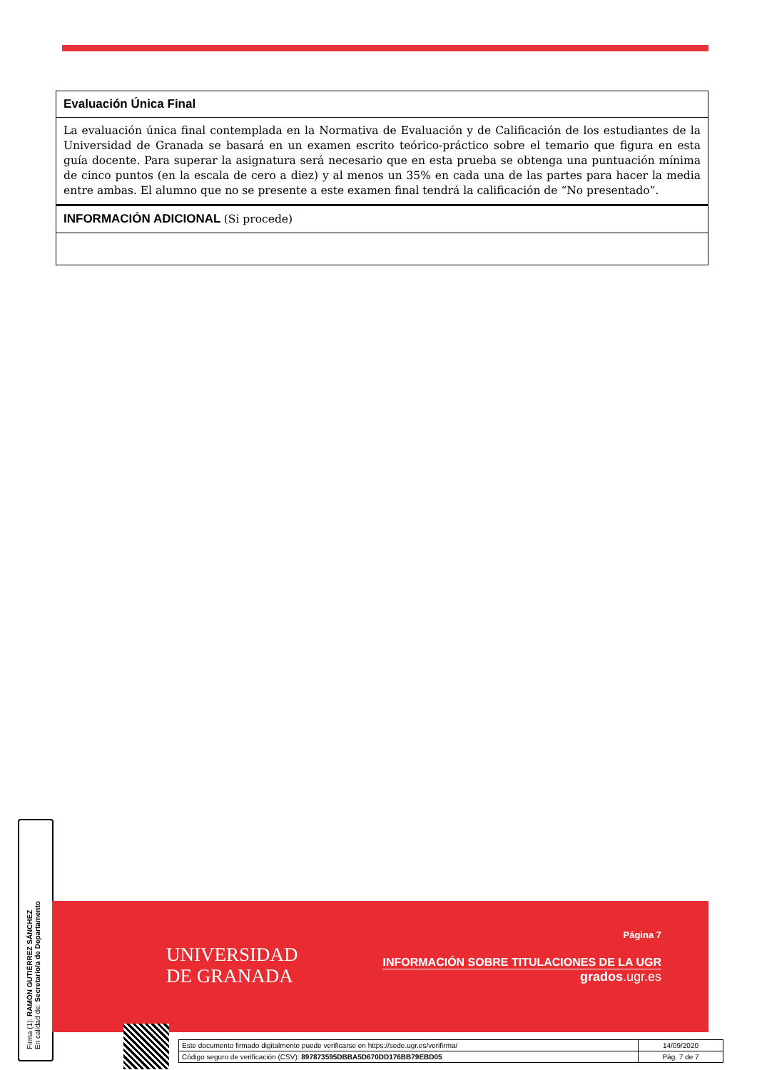| Evaluación Única Final |
| La evaluación única final contemplada en la Normativa de Evaluación y de Calificación de los estudiantes de la Universidad de Granada se basará en un examen escrito teórico-práctico sobre el temario que figura en esta guía docente. Para superar la asignatura será necesario que en esta prueba se obtenga una puntuación mínima de cinco puntos (en la escala de cero a diez) y al menos un 35% en cada una de las partes para hacer la media entre ambas. El alumno que no se presente a este examen final tendrá la calificación de “No presentado”. |
| INFORMACIÓN ADICIONAL (Si procede) |
Firma (1): RAMÓN GUTIÉRREZ SÁNCHEZ
En calidad de: Secretario/a de Departamento
UNIVERSIDAD
DE GRANADA
Página 7
INFORMACIÓN SOBRE TITULACIONES DE LA UGR
grados.ugr.es
| Este documento firmado digitalmente puede verificarse en https://sede.ugr.es/verifirma/ | 14/09/2020 |
| Código seguro de verificación (CSV): 897873595DBBA5D670DD176BB79EBD05 | Pág. 7 de 7 |